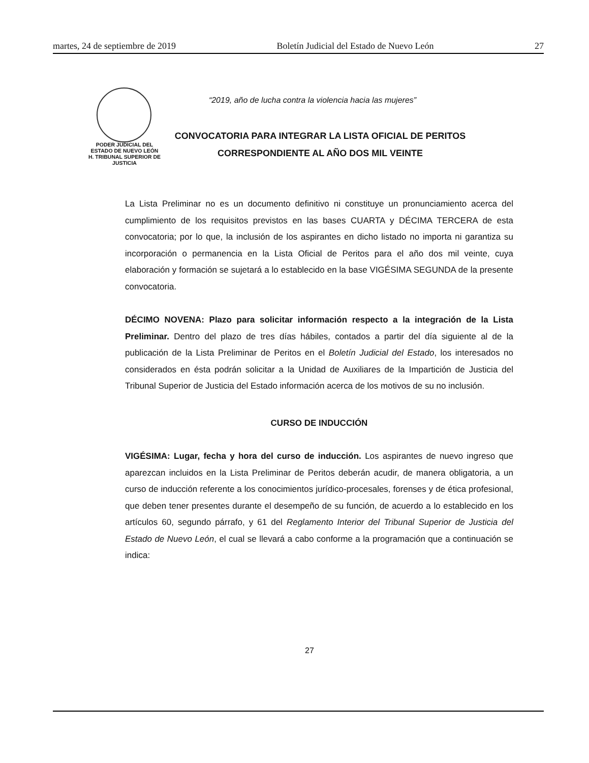martes, 24 de septiembre de 2019 Boletín Judicial del Estado de Nuevo León 27
PODER JUDICIAL DEL
ESTADO DE NUEVO LEÓN
H. TRIBUNAL SUPERIOR DE
JUSTICIA
“2019, año de lucha contra la violencia hacia las mujeres”
CONVOCATORIA PARA INTEGRAR LA LISTA OFICIAL DE PERITOS
CORRESPONDIENTE AL AÑO DOS MIL VEINTE
La Lista Preliminar no es un documento definitivo ni constituye un pronunciamiento acerca del cumplimiento de los requisitos previstos en las bases CUARTA y DÉCIMA TERCERA de esta convocatoria; por lo que, la inclusión de los aspirantes en dicho listado no importa ni garantiza su incorporación o permanencia en la Lista Oficial de Peritos para el año dos mil veinte, cuya elaboración y formación se sujetará a lo establecido en la base VIGÉSIMA SEGUNDA de la presente convocatoria.
DÉCIMO NOVENA: Plazo para solicitar información respecto a la integración de la Lista Preliminar. Dentro del plazo de tres días hábiles, contados a partir del día siguiente al de la publicación de la Lista Preliminar de Peritos en el Boletín Judicial del Estado, los interesados no considerados en ésta podrán solicitar a la Unidad de Auxiliares de la Impartición de Justicia del Tribunal Superior de Justicia del Estado información acerca de los motivos de su no inclusión.
CURSO DE INDUCCIÓN
VIGÉSIMA: Lugar, fecha y hora del curso de inducción. Los aspirantes de nuevo ingreso que aparezcan incluidos en la Lista Preliminar de Peritos deberán acudir, de manera obligatoria, a un curso de inducción referente a los conocimientos jurídico-procesales, forenses y de ética profesional, que deben tener presentes durante el desempeño de su función, de acuerdo a lo establecido en los artículos 60, segundo párrafo, y 61 del Reglamento Interior del Tribunal Superior de Justicia del Estado de Nuevo León, el cual se llevará a cabo conforme a la programación que a continuación se indica:
27